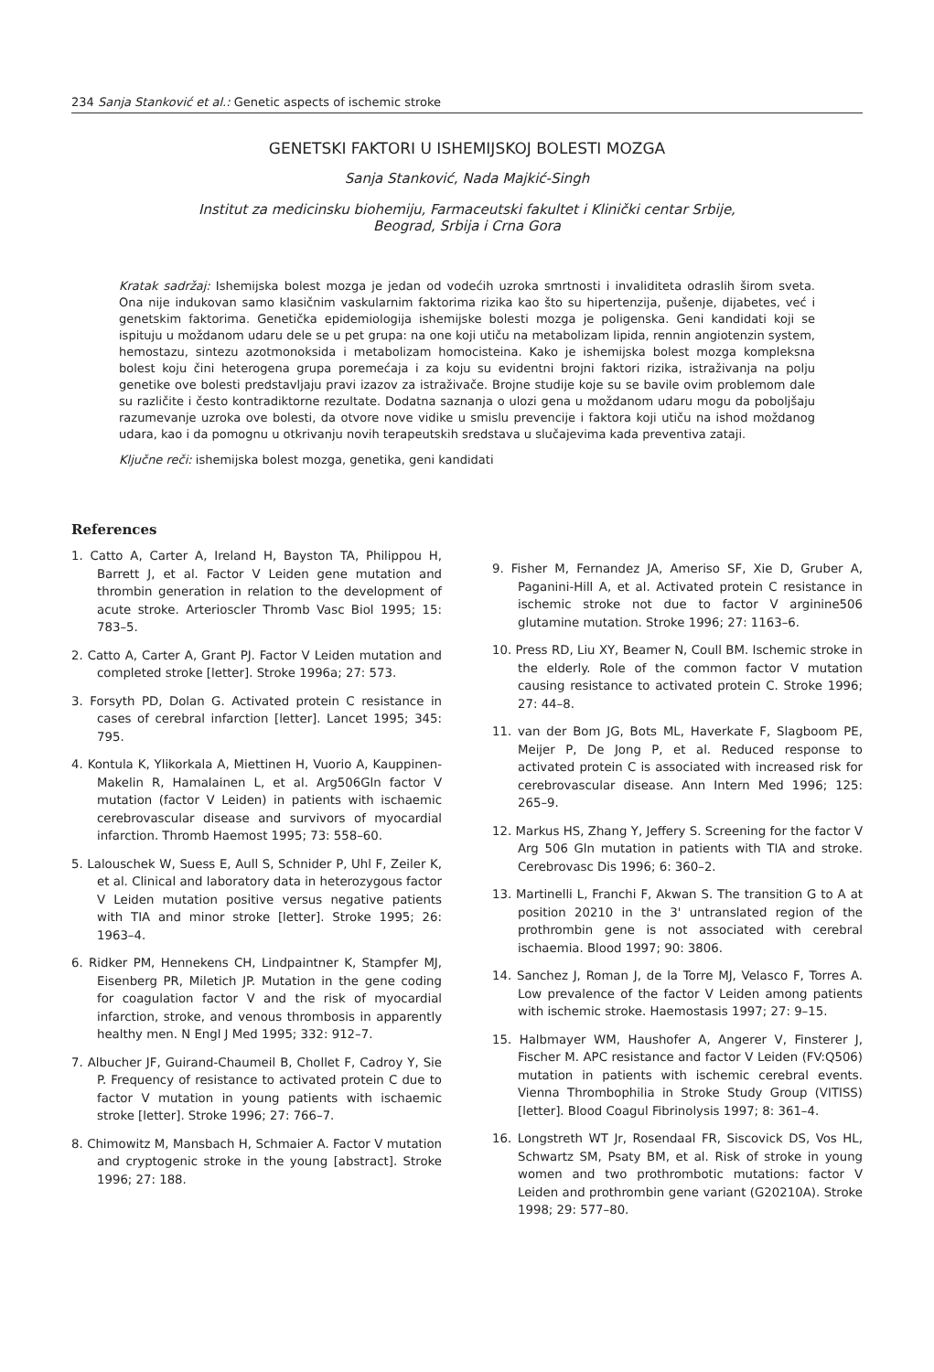234 Sanja Stanković et al.: Genetic aspects of ischemic stroke
GENETSKI FAKTORI U ISHEMIJSKOJ BOLESTI MOZGA
Sanja Stanković, Nada Majkić-Singh
Institut za medicinsku biohemiju, Farmaceutski fakultet i Klinički centar Srbije,
Beograd, Srbija i Crna Gora
Kratak sadržaj: Ishemijska bolest mozga je jedan od vodećih uzroka smrtnosti i invaliditeta odraslih širom sveta. Ona nije indukovan samo klasičnim vaskularnim faktorima rizika kao što su hipertenzija, pušenje, dijabetes, već i genetskim faktorima. Genetička epidemiologija ishemijske bolesti mozga je poligenska. Geni kandidati koji se ispituju u moždanom udaru dele se u pet grupa: na one koji utiču na metabolizam lipida, rennin angiotenzin system, hemostazu, sintezu azotmonoksida i metabolizam homocisteina. Kako je ishemijska bolest mozga kompleksna bolest koju čini heterogena grupa poremećaja i za koju su evidentni brojni faktori rizika, istraživanja na polju genetike ove bolesti predstavljaju pravi izazov za istraživače. Brojne studije koje su se bavile ovim problemom dale su različite i često kontradiktorne rezultate. Dodatna saznanja o ulozi gena u moždanom udaru mogu da poboljšaju razumevanje uzroka ove bolesti, da otvore nove vidike u smislu prevencije i faktora koji utiču na ishod moždanog udara, kao i da pomognu u otkrivanju novih terapeutskih sredstava u slučajevima kada preventiva zataji.
Ključne reči: ishemijska bolest mozga, genetika, geni kandidati
References
1. Catto A, Carter A, Ireland H, Bayston TA, Philippou H, Barrett J, et al. Factor V Leiden gene mutation and thrombin generation in relation to the development of acute stroke. Arterioscler Thromb Vasc Biol 1995; 15: 783–5.
2. Catto A, Carter A, Grant PJ. Factor V Leiden mutation and completed stroke [letter]. Stroke 1996a; 27: 573.
3. Forsyth PD, Dolan G. Activated protein C resistance in cases of cerebral infarction [letter]. Lancet 1995; 345: 795.
4. Kontula K, Ylikorkala A, Miettinen H, Vuorio A, Kauppinen-Makelin R, Hamalainen L, et al. Arg506Gln factor V mutation (factor V Leiden) in patients with ischaemic cerebrovascular disease and survivors of myocardial infarction. Thromb Haemost 1995; 73: 558–60.
5. Lalouschek W, Suess E, Aull S, Schnider P, Uhl F, Zeiler K, et al. Clinical and laboratory data in heterozygous factor V Leiden mutation positive versus negative patients with TIA and minor stroke [letter]. Stroke 1995; 26: 1963–4.
6. Ridker PM, Hennekens CH, Lindpaintner K, Stampfer MJ, Eisenberg PR, Miletich JP. Mutation in the gene coding for coagulation factor V and the risk of myocardial infarction, stroke, and venous thrombosis in apparently healthy men. N Engl J Med 1995; 332: 912–7.
7. Albucher JF, Guirand-Chaumeil B, Chollet F, Cadroy Y, Sie P. Frequency of resistance to activated protein C due to factor V mutation in young patients with ischaemic stroke [letter]. Stroke 1996; 27: 766–7.
8. Chimowitz M, Mansbach H, Schmaier A. Factor V mutation and cryptogenic stroke in the young [abstract]. Stroke 1996; 27: 188.
9. Fisher M, Fernandez JA, Ameriso SF, Xie D, Gruber A, Paganini-Hill A, et al. Activated protein C resistance in ischemic stroke not due to factor V arginine506 glutamine mutation. Stroke 1996; 27: 1163–6.
10. Press RD, Liu XY, Beamer N, Coull BM. Ischemic stroke in the elderly. Role of the common factor V mutation causing resistance to activated protein C. Stroke 1996; 27: 44–8.
11. van der Bom JG, Bots ML, Haverkate F, Slagboom PE, Meijer P, De Jong P, et al. Reduced response to activated protein C is associated with increased risk for cerebrovascular disease. Ann Intern Med 1996; 125: 265–9.
12. Markus HS, Zhang Y, Jeffery S. Screening for the factor V Arg 506 Gln mutation in patients with TIA and stroke. Cerebrovasc Dis 1996; 6: 360–2.
13. Martinelli L, Franchi F, Akwan S. The transition G to A at position 20210 in the 3' untranslated region of the prothrombin gene is not associated with cerebral ischaemia. Blood 1997; 90: 3806.
14. Sanchez J, Roman J, de la Torre MJ, Velasco F, Torres A. Low prevalence of the factor V Leiden among patients with ischemic stroke. Haemostasis 1997; 27: 9–15.
15. Halbmayer WM, Haushofer A, Angerer V, Finsterer J, Fischer M. APC resistance and factor V Leiden (FV:Q506) mutation in patients with ischemic cerebral events. Vienna Thrombophilia in Stroke Study Group (VITISS) [letter]. Blood Coagul Fibrinolysis 1997; 8: 361–4.
16. Longstreth WT Jr, Rosendaal FR, Siscovick DS, Vos HL, Schwartz SM, Psaty BM, et al. Risk of stroke in young women and two prothrombotic mutations: factor V Leiden and prothrombin gene variant (G20210A). Stroke 1998; 29: 577–80.